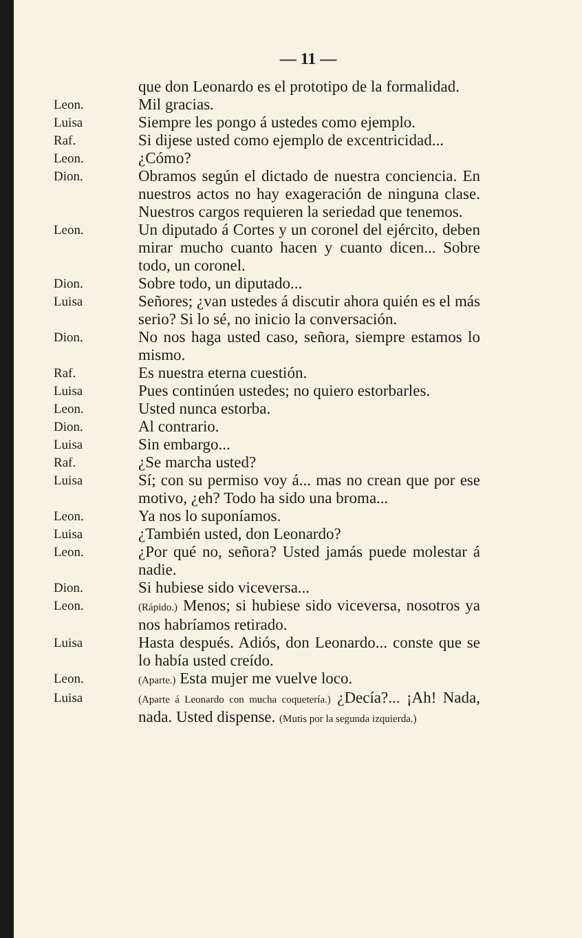— 11 —
que don Leonardo es el prototipo de la formalidad.
Leon.
Mil gracias.
Luisa
Siempre les pongo á ustedes como ejemplo.
Raf.
Si dijese usted como ejemplo de excentricidad...
Leon.
¿Cómo?
Dion.
Obramos según el dictado de nuestra conciencia. En nuestros actos no hay exageración de ninguna clase. Nuestros cargos requieren la seriedad que tenemos.
Leon.
Un diputado á Cortes y un coronel del ejército, deben mirar mucho cuanto hacen y cuanto dicen... Sobre todo, un coronel.
Dion.
Sobre todo, un diputado...
Luisa
Señores; ¿van ustedes á discutir ahora quién es el más serio? Si lo sé, no inicio la conversación.
Dion.
No nos haga usted caso, señora, siempre estamos lo mismo.
Raf.
Es nuestra eterna cuestión.
Luisa
Pues continúen ustedes; no quiero estorbarles.
Leon.
Usted nunca estorba.
Dion.
Al contrario.
Luisa
Sin embargo...
Raf.
¿Se marcha usted?
Luisa
Sí; con su permiso voy á... mas no crean que por ese motivo, ¿eh? Todo ha sido una broma...
Leon.
Ya nos lo suponíamos.
Luisa
¿También usted, don Leonardo?
Leon.
¿Por qué no, señora? Usted jamás puede molestar á nadie.
Dion.
Si hubiese sido viceversa...
Leon.
(Rápido.) Menos; si hubiese sido viceversa, nosotros ya nos habríamos retirado.
Luisa
Hasta después. Adiós, don Leonardo... conste que se lo había usted creído.
Leon.
(Aparte.) Esta mujer me vuelve loco.
Luisa
(Aparte á Leonardo con mucha coquetería.) ¿Decía?... ¡Ah! Nada, nada. Usted dispense. (Mutis por la segunda izquierda.)